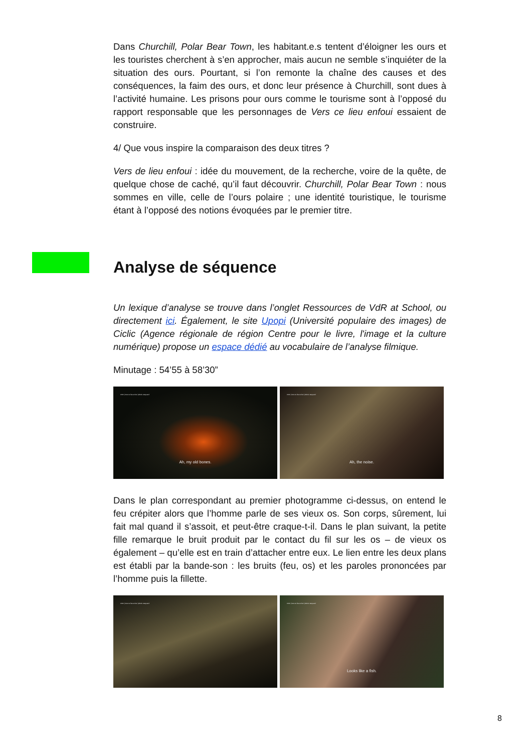Dans Churchill, Polar Bear Town, les habitant.e.s tentent d’éloigner les ours et les touristes cherchent à s’en approcher, mais aucun ne semble s’inquiéter de la situation des ours. Pourtant, si l’on remonte la chaîne des causes et des conséquences, la faim des ours, et donc leur présence à Churchill, sont dues à l’activité humaine. Les prisons pour ours comme le tourisme sont à l’opposé du rapport responsable que les personnages de Vers ce lieu enfoui essaient de construire.
4/ Que vous inspire la comparaison des deux titres ?
Vers de lieu enfoui : idée du mouvement, de la recherche, voire de la quête, de quelque chose de caché, qu’il faut découvrir. Churchill, Polar Bear Town : nous sommes en ville, celle de l’ours polaire ; une identité touristique, le tourisme étant à l’opposé des notions évoquées par le premier titre.
Analyse de séquence
Un lexique d’analyse se trouve dans l’onglet Ressources de VdR at School, ou directement ici. Également, le site Upopi (Université populaire des images) de Ciclic (Agence régionale de région Centre pour le livre, l'image et la culture numérique) propose un espace dédié au vocabulaire de l’analyse filmique.
Minutage : 54’55 à 58’30”
CMC | Vers ce lieu enfoui | Alexis Jacquand
Ah, my old bones.
CMC | Vers ce lieu enfoui | Alexis Jacquand
Ah, the noise.
Dans le plan correspondant au premier photogramme ci-dessus, on entend le feu crépiter alors que l’homme parle de ses vieux os. Son corps, sûrement, lui fait mal quand il s’assoit, et peut-être craque-t-il. Dans le plan suivant, la petite fille remarque le bruit produit par le contact du fil sur les os – de vieux os également – qu’elle est en train d’attacher entre eux. Le lien entre les deux plans est établi par la bande-son : les bruits (feu, os) et les paroles prononcées par l’homme puis la fillette.
CMC | Vers ce lieu enfoui | Alexis Jacquand
CMC | Vers ce lieu enfoui | Alexis Jacquand
Looks like a fish.
8